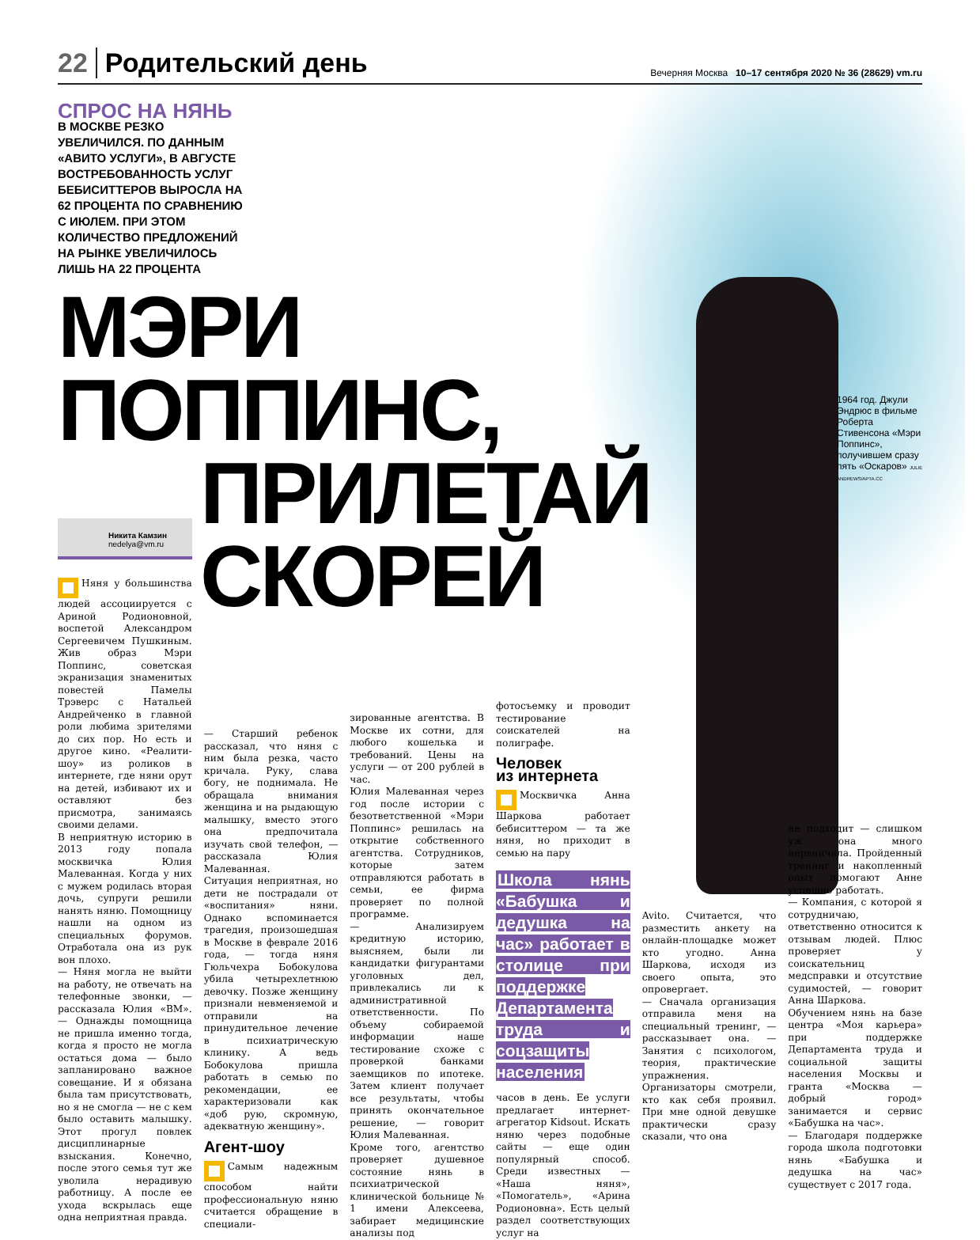22 Родительский день Вечерняя Москва 10–17 сентября 2020 № 36 (28629) vm.ru
СПРОС НА НЯНЬ
В МОСКВЕ РЕЗКО УВЕЛИЧИЛСЯ. ПО ДАННЫМ «АВИТО УСЛУГИ», В АВГУСТЕ ВОСТРЕБОВАННОСТЬ УСЛУГ БЕБИСИТТЕРОВ ВЫРОСЛА НА 62 ПРОЦЕНТА ПО СРАВНЕНИЮ С ИЮЛЕМ. ПРИ ЭТОМ КОЛИЧЕСТВО ПРЕДЛОЖЕНИЙ НА РЫНКЕ УВЕЛИЧИЛОСЬ ЛИШЬ НА 22 ПРОЦЕНТА
МЭРИ
ПОППИНС,
ПРИЛЕТАЙ
СКОРЕЙ
1964 год. Джули Эндрюс в фильме Роберта Стивенсона «Мэри Поппинс», получившем сразу пять «Оскаров» JULIE ANDREWS/APTA.CC
Никита Камзин
nedelya@vm.ru
Няня у большинства людей ассоциируется с Ариной Родионовной, воспетой Александром Сергеевичем Пушкиным. Жив образ Мэри Поппинс, советская экранизация знаменитых повестей Памелы Трэверс с Натальей Андрейченко в главной роли любима зрителями до сих пор. Но есть и другое кино. «Реалити-шоу» из роликов в интернете, где няни орут на детей, избивают их и оставляют без присмотра, занимаясь своими делами.
В неприятную историю в 2013 году попала москвичка Юлия Малеванная. Когда у них с мужем родилась вторая дочь, супруги решили нанять няню. Помощницу нашли на одном из специальных форумов. Отработала она из рук вон плохо.
— Няня могла не выйти на работу, не отвечать на телефонные звонки, — рассказала Юлия «ВМ». — Однажды помощница не пришла именно тогда, когда я просто не могла остаться дома — было запланировано важное совещание. И я обязана была там присутствовать, но я не смогла — не с кем было оставить малышку. Этот прогул повлек дисциплинарные взыскания. Конечно, после этого семья тут же уволила нерадивую работницу. А после ее ухода вскрылась еще одна неприятная правда.
— Старший ребенок рассказал, что няня с ним была резка, часто кричала. Руку, слава богу, не поднимала. Не обращала внимания женщина и на рыдающую малышку, вместо этого она предпочитала изучать свой телефон, — рассказала Юлия Малеванная.
Ситуация неприятная, но дети не пострадали от «воспитания» няни. Однако вспоминается трагедия, произошедшая в Москве в феврале 2016 года, — тогда няня Гюльчехра Бобокулова убила четырехлетнюю девочку. Позже женщину признали невменяемой и отправили на принудительное лечение в психиатрическую клинику. А ведь Бобокулова пришла работать в семью по рекомендации, ее характеризовали как «доб рую, скромную, адекватную женщину».
Агент-шоу
Самым надежным способом найти профессиональную няню считается обращение в специали-
зированные агентства. В Москве их сотни, для любого кошелька и требований. Цены на услуги — от 200 рублей в час.
Юлия Малеванная через год после истории с безответственной «Мэри Поппинс» решилась на открытие собственного агентства. Сотрудников, которые затем отправляются работать в семьи, ее фирма проверяет по полной программе.
— Анализируем кредитную историю, выясняем, были ли кандидатки фигурантами уголовных дел, привлекались ли к административной ответственности. По объему собираемой информации наше тестирование схоже с проверкой банками заемщиков по ипотеке. Затем клиент получает все результаты, чтобы принять окончательное решение, — говорит Юлия Малеванная.
Кроме того, агентство проверяет душевное состояние нянь в психиатрической клинической больнице № 1 имени Алексеева, забирает медицинские анализы под
фотосъемку и проводит тестирование соискателей на полиграфе.
Человек
из интернета
Москвичка Анна Шаркова работает бебиситтером — та же няня, но приходит в семью на пару
Школа нянь «Бабушка и дедушка на час» работает в столице при поддержке Департамента труда и соцзащиты населения
часов в день. Ее услуги предлагает интернет-агрегатор Kidsout. Искать няню через подобные сайты — еще один популярный способ. Среди известных — «Наша няня», «Помогатель», «Арина Родионовна». Есть целый раздел соответствующих услуг на
Avito. Считается, что разместить анкету на онлайн-площадке может кто угодно. Анна Шаркова, исходя из своего опыта, это опровергает.
— Сначала организация отправила меня на специальный тренинг, — рассказывает она. — Занятия с психологом, теория, практические упражнения. Организаторы смотрели, кто как себя проявил. При мне одной девушке практически сразу сказали, что она
не подходит — слишком уж она много нервничала. Пройденный тренинг и накопленный опыт помогают Анне успешно работать.
— Компания, с которой я сотрудничаю, ответственно относится к отзывам людей. Плюс проверяет у соискательниц медсправки и отсутствие судимостей, — говорит Анна Шаркова.
Обучением нянь на базе центра «Моя карьера» при поддержке Департамента труда и социальной защиты населения Москвы и гранта «Москва — добрый город» занимается и сервис «Бабушка на час».
— Благодаря поддержке города школа подготовки нянь «Бабушка и дедушка на час» существует с 2017 года.